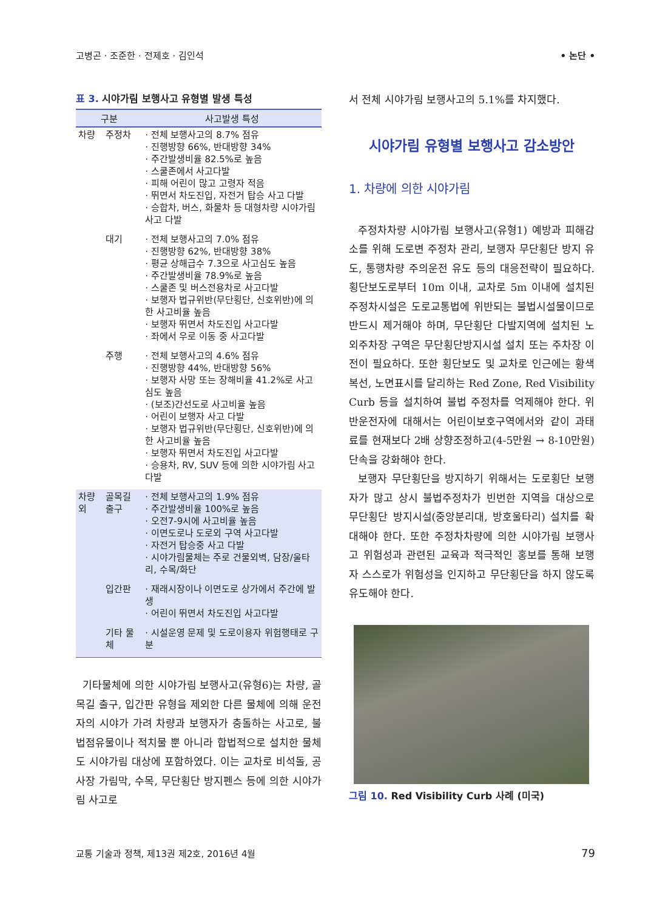고병곤 · 조준한 · 전제호 · 김인석 • 논단 •
표 3. 시야가림 보행사고 유형별 발생 특성
| 구분 | | 사고발생 특성 |
| --- | --- | --- |
| 차량 | 주정차 | · 전체 보행사고의 8.7% 점유 · 진행방향 66%, 반대방향 34% · 주간발생비율 82.5%로 높음 · 스쿨존에서 사고다발 · 피해 어린이 많고 고령자 적음 · 뛰면서 차도진입, 자전거 탑승 사고 다발 · 승합차, 버스, 화물차 등 대형차량 시야가림사고 다발 |
| | 대기 | · 전체 보행사고의 7.0% 점유 · 진행방향 62%, 반대방향 38% · 평균 상해급수 7.3으로 사고심도 높음 · 주간발생비율 78.9%로 높음 · 스쿨존 및 버스전용차로 사고다발 · 보행자 법규위반(무단횡단, 신호위반)에 의한 사고비율 높음 · 보행자 뛰면서 차도진입 사고다발 · 좌에서 우로 이동 중 사고다발 |
| | 주행 | · 전체 보행사고의 4.6% 점유 · 진행방향 44%, 반대방향 56% · 보행자 사망 또는 장해비율 41.2%로 사고심도 높음 · (보조)간선도로 사고비율 높음 · 어린이 보행자 사고 다발 · 보행자 법규위반(무단횡단, 신호위반)에 의한 사고비율 높음 · 보행자 뛰면서 차도진입 사고다발 · 승용차, RV, SUV 등에 의한 시야가림 사고 다발 |
| 차량 외 | 골목길 출구 | · 전체 보행사고의 1.9% 점유 · 주간발생비율 100%로 높음 · 오전7-9시에 사고비율 높음 · 이면도로나 도로외 구역 사고다발 · 자전거 탑승중 사고 다발 · 시야가림물체는 주로 건물외벽, 담장/울타리, 수목/화단 |
| | 입간판 | · 재래시장이나 이면도로 상가에서 주간에 발생 · 어린이 뛰면서 차도진입 사고다발 |
| | 기타 물체 | · 시설운영 문제 및 도로이용자 위험행태로 구분 |
기타물체에 의한 시야가림 보행사고(유형6)는 차량, 골목길 출구, 입간판 유형을 제외한 다른 물체에 의해 운전자의 시야가 가려 차량과 보행자가 충돌하는 사고로, 불법점유물이나 적치물 뿐 아니라 합법적으로 설치한 물체도 시야가림 대상에 포함하였다. 이는 교차로 비석돌, 공사장 가림막, 수목, 무단횡단 방지펜스 등에 의한 시야가림 사고로
서 전체 시야가림 보행사고의 5.1%를 차지했다.
시야가림 유형별 보행사고 감소방안
1. 차량에 의한 시야가림
주정차차량 시야가림 보행사고(유형1) 예방과 피해감소를 위해 도로변 주정차 관리, 보행자 무단횡단 방지 유도, 통행차량 주의운전 유도 등의 대응전략이 필요하다. 횡단보도로부터 10m 이내, 교차로 5m 이내에 설치된 주정차시설은 도로교통법에 위반되는 불법시설물이므로 반드시 제거해야 하며, 무단횡단 다발지역에 설치된 노외주차장 구역은 무단횡단방지시설 설치 또는 주차장 이전이 필요하다. 또한 횡단보도 및 교차로 인근에는 황색복선, 노면표시를 달리하는 Red Zone, Red Visibility Curb 등을 설치하여 불법 주정차를 억제해야 한다. 위반운전자에 대해서는 어린이보호구역에서와 같이 과태료를 현재보다 2배 상향조정하고(4-5만원 → 8-10만원) 단속을 강화해야 한다.
보행자 무단횡단을 방지하기 위해서는 도로횡단 보행자가 많고 상시 불법주정차가 빈번한 지역을 대상으로 무단횡단 방지시설(중앙분리대, 방호울타리) 설치를 확대해야 한다. 또한 주정차차량에 의한 시야가림 보행사고 위험성과 관련된 교육과 적극적인 홍보를 통해 보행자 스스로가 위험성을 인지하고 무단횡단을 하지 않도록 유도해야 한다.
그림 10. Red Visibility Curb 사례 (미국)
교통 기술과 정책, 제13권 제2호, 2016년 4월 79